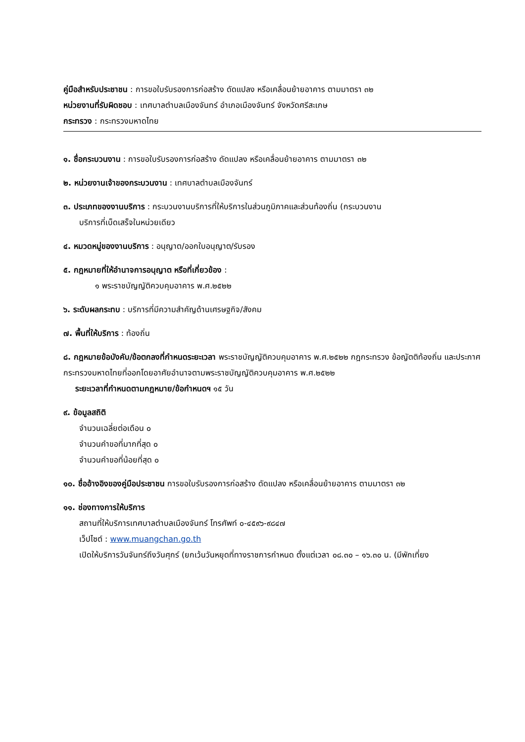คู่มือสำหรับประชาชน : การขอใบรับรองการก่อสร้าง ดัดแปลง หรือเคลื่อนย้ายอาคาร ตามมาตรา ๓๒
หน่วยงานที่รับผิดชอบ : เทศบาลตำบลเมืองจันทร์ อำเภอเมืองจันทร์ จังหวัดศรีสะเกษ
กระทรวง : กระทรวงมหาดไทย
๑. ชื่อกระบวนงาน : การขอใบรับรองการก่อสร้าง ดัดแปลง หรือเคลื่อนย้ายอาคาร ตามมาตรา ๓๒
๒. หน่วยงานเจ้าของกระบวนงาน : เทศบาลตำบลเมืองจันทร์
๓. ประเภทของงานบริการ : กระบวนงานบริการที่ให้บริการในส่วนภูมิภาคและส่วนท้องถิ่น (กระบวนงาน
บริการที่เบ็ดเสร็จในหน่วยเดียว
๔. หมวดหมู่ของงานบริการ : อนุญาต/ออกใบอนุญาต/รับรอง
๕. กฎหมายที่ให้อำนาจการอนุญาต หรือที่เกี่ยวข้อง :
๑ พระราชบัญญัติควบคุมอาคาร พ.ศ.๒๕๒๒
๖. ระดับผลกระทบ : บริการที่มีความสำคัญด้านเศรษฐกิจ/สังคม
๗. พื้นที่ให้บริการ : ท้องถิ่น
๘. กฎหมายข้อบังคับ/ข้อตกลงที่กำหนดระยะเวลา พระราชบัญญัติควบคุมอาคาร พ.ศ.๒๕๒๒ กฎกระทรวง ข้อญัตติท้องถิ่น และประกาศกระทรวงมหาดไทยที่ออกโดยอาศัยอำนาจตามพระราชบัญญัติควบคุมอาคาร พ.ศ.๒๕๒๒
ระยะเวลาที่กำหนดตามกฎหมาย/ข้อกำหนดฯ ๑๕ วัน
๙. ข้อมูลสถิติ
จำนวนเฉลี่ยต่อเดือน ๐
จำนวนคำขอที่มากที่สุด ๐
จำนวนคำขอที่น้อยที่สุด ๐
๑๐. ชื่ออ้างอิงของคู่มือประชาชน การขอใบรับรองการก่อสร้าง ดัดแปลง หรือเคลื่อนย้ายอาคาร ตามมาตรา ๓๒
๑๑. ช่องทางการให้บริการ
สถานที่ให้บริการเทศบาลตำบลเมืองจันทร์ โทรศัพท์ ๐-๔๕๙๖-๙๘๔๗
เว็ปไซต์ : www.muangchan.go.th
เปิดให้บริการวันจันทร์ถึงวันศุกร์ (ยกเว้นวันหยุดที่ทางราชการกำหนด ตั้งแต่เวลา ๐๘.๓๐ – ๑๖.๓๐ น. (มีพักเที่ยง